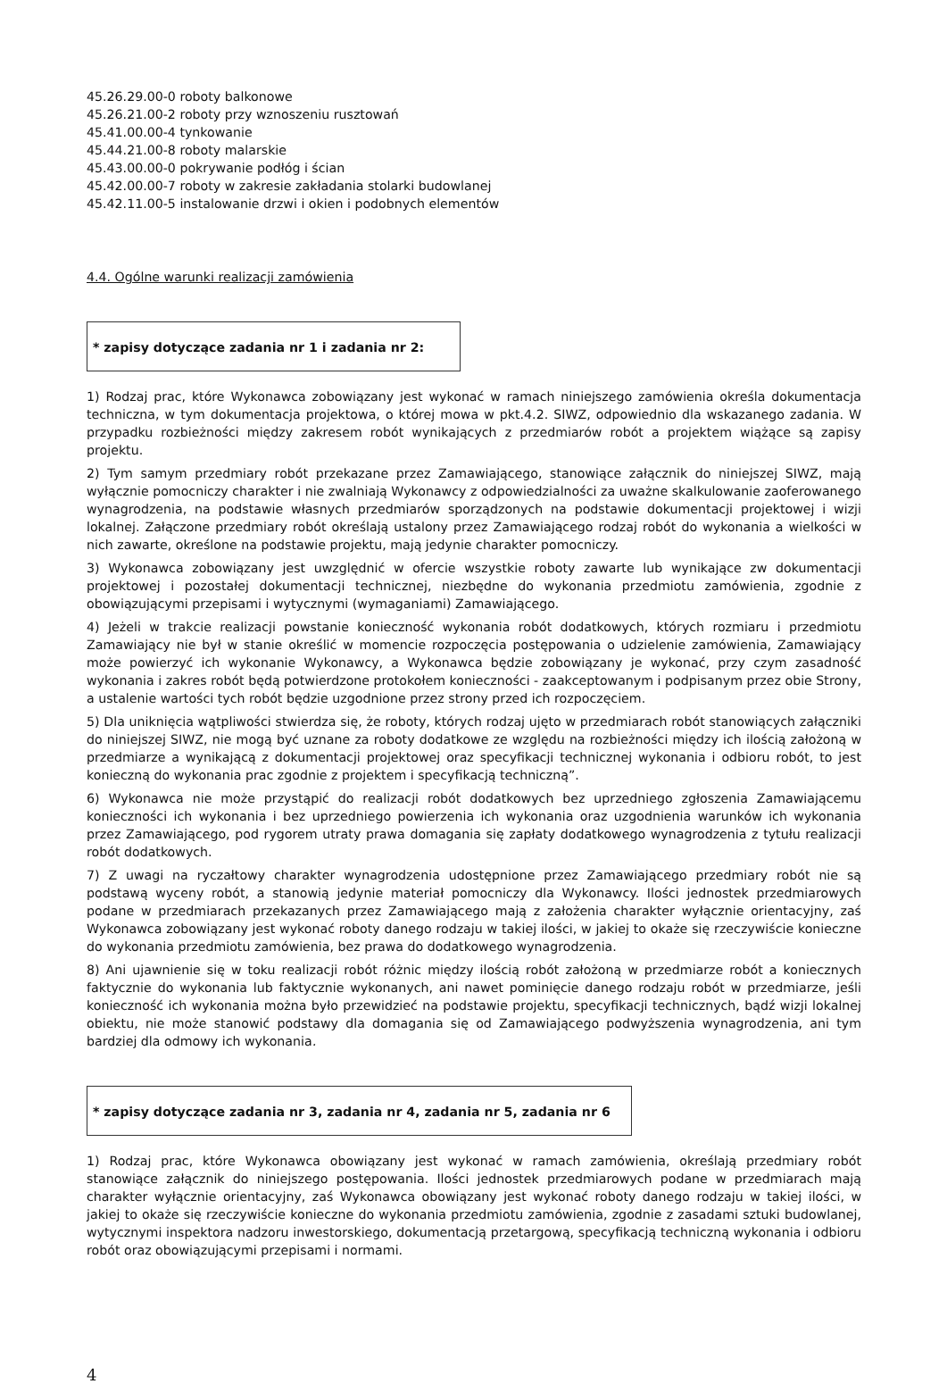45.26.29.00-0 roboty balkonowe
45.26.21.00-2 roboty przy wznoszeniu rusztowań
45.41.00.00-4 tynkowanie
45.44.21.00-8 roboty malarskie
45.43.00.00-0 pokrywanie podłóg i ścian
45.42.00.00-7 roboty w zakresie zakładania stolarki budowlanej
45.42.11.00-5 instalowanie drzwi i okien i podobnych elementów
4.4. Ogólne warunki realizacji zamówienia
* zapisy dotyczące zadania nr 1 i zadania nr 2:
1) Rodzaj prac, które Wykonawca zobowiązany jest wykonać w ramach niniejszego zamówienia określa dokumentacja techniczna, w tym dokumentacja projektowa, o której mowa w pkt.4.2. SIWZ, odpowiednio dla wskazanego zadania. W przypadku rozbieżności między zakresem robót wynikających z przedmiarów robót a projektem wiążące są zapisy projektu.
2) Tym samym przedmiary robót przekazane przez Zamawiającego, stanowiące załącznik do niniejszej SIWZ, mają wyłącznie pomocniczy charakter i nie zwalniają Wykonawcy z odpowiedzialności za uważne skalkulowanie zaoferowanego wynagrodzenia, na podstawie własnych przedmiarów sporządzonych na podstawie dokumentacji projektowej i wizji lokalnej. Załączone przedmiary robót określają ustalony przez Zamawiającego rodzaj robót do wykonania a wielkości w nich zawarte, określone na podstawie projektu, mają jedynie charakter pomocniczy.
3) Wykonawca zobowiązany jest uwzględnić w ofercie wszystkie roboty zawarte lub wynikające zw dokumentacji projektowej i pozostałej dokumentacji technicznej, niezbędne do wykonania przedmiotu zamówienia, zgodnie z obowiązującymi przepisami i wytycznymi (wymaganiami) Zamawiającego.
4) Jeżeli w trakcie realizacji powstanie konieczność wykonania robót dodatkowych, których rozmiaru i przedmiotu Zamawiający nie był w stanie określić w momencie rozpoczęcia postępowania o udzielenie zamówienia, Zamawiający może powierzyć ich wykonanie Wykonawcy, a Wykonawca będzie zobowiązany je wykonać, przy czym zasadność wykonania i zakres robót będą potwierdzone protokołem konieczności - zaakceptowanym i podpisanym przez obie Strony, a ustalenie wartości tych robót będzie uzgodnione przez strony przed ich rozpoczęciem.
5) Dla uniknięcia wątpliwości stwierdza się, że roboty, których rodzaj ujęto w przedmiarach robót stanowiących załączniki do niniejszej SIWZ, nie mogą być uznane za roboty dodatkowe ze względu na rozbieżności między ich ilością założoną w przedmiarze a wynikającą z dokumentacji projektowej oraz specyfikacji technicznej wykonania i odbioru robót, to jest konieczną do wykonania prac zgodnie z projektem i specyfikacją techniczną”.
6) Wykonawca nie może przystąpić do realizacji robót dodatkowych bez uprzedniego zgłoszenia Zamawiającemu konieczności ich wykonania i bez uprzedniego powierzenia ich wykonania oraz uzgodnienia warunków ich wykonania przez Zamawiającego, pod rygorem utraty prawa domagania się zapłaty dodatkowego wynagrodzenia z tytułu realizacji robót dodatkowych.
7) Z uwagi na ryczałtowy charakter wynagrodzenia udostępnione przez Zamawiającego przedmiary robót nie są podstawą wyceny robót, a stanowią jedynie materiał pomocniczy dla Wykonawcy. Ilości jednostek przedmiarowych podane w przedmiarach przekazanych przez Zamawiającego mają z założenia charakter wyłącznie orientacyjny, zaś Wykonawca zobowiązany jest wykonać roboty danego rodzaju w takiej ilości, w jakiej to okaże się rzeczywiście konieczne do wykonania przedmiotu zamówienia, bez prawa do dodatkowego wynagrodzenia.
8) Ani ujawnienie się w toku realizacji robót różnic między ilością robót założoną w przedmiarze robót a koniecznych faktycznie do wykonania lub faktycznie wykonanych, ani nawet pominięcie danego rodzaju robót w przedmiarze, jeśli konieczność ich wykonania można było przewidzieć na podstawie projektu, specyfikacji technicznych, bądź wizji lokalnej obiektu, nie może stanowić podstawy dla domagania się od Zamawiającego podwyższenia wynagrodzenia, ani tym bardziej dla odmowy ich wykonania.
* zapisy dotyczące zadania nr 3, zadania nr 4, zadania nr 5, zadania nr 6
1) Rodzaj prac, które Wykonawca obowiązany jest wykonać w ramach zamówienia, określają przedmiary robót stanowiące załącznik do niniejszego postępowania. Ilości jednostek przedmiarowych podane w przedmiarach mają charakter wyłącznie orientacyjny, zaś Wykonawca obowiązany jest wykonać roboty danego rodzaju w takiej ilości, w jakiej to okaże się rzeczywiście konieczne do wykonania przedmiotu zamówienia, zgodnie z zasadami sztuki budowlanej, wytycznymi inspektora nadzoru inwestorskiego, dokumentacją przetargową, specyfikacją techniczną wykonania i odbioru robót oraz obowiązującymi przepisami i normami.
4